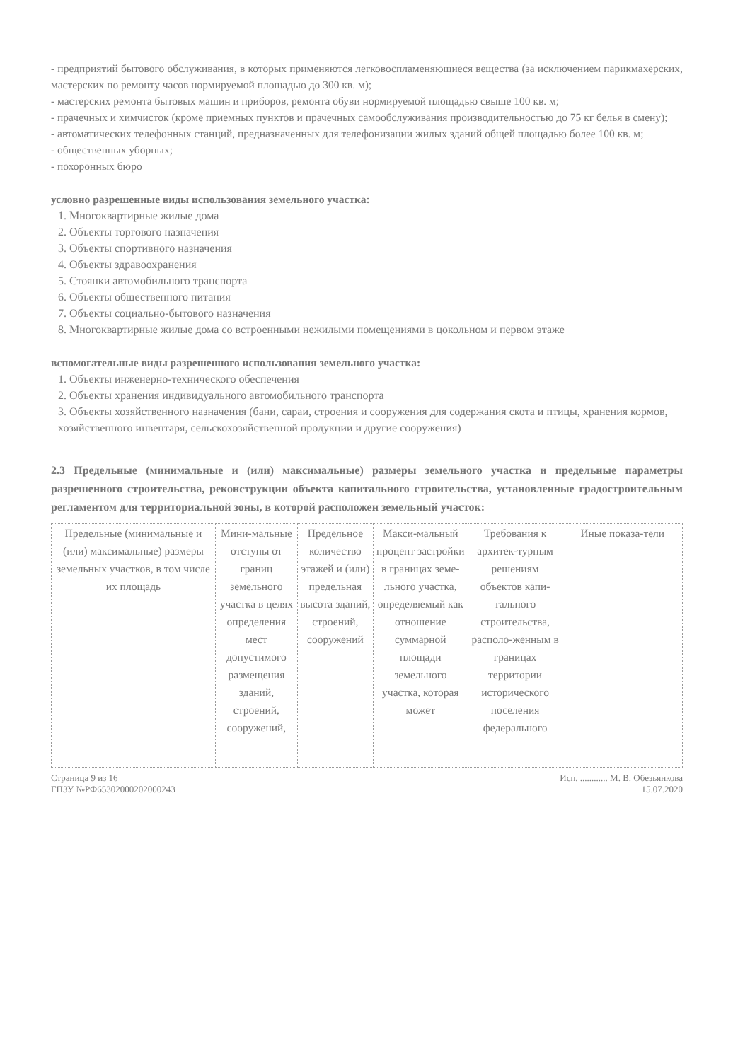- предприятий бытового обслуживания, в которых применяются легковоспламеняющиеся вещества (за исключением парикмахерских, мастерских по ремонту часов нормируемой площадью до 300 кв. м);
- мастерских ремонта бытовых машин и приборов, ремонта обуви нормируемой площадью свыше 100 кв. м;
- прачечных и химчисток (кроме приемных пунктов и прачечных самообслуживания производительностью до 75 кг белья в смену);
- автоматических телефонных станций, предназначенных для телефонизации жилых зданий общей площадью более 100 кв. м;
- общественных уборных;
- похоронных бюро
условно разрешенные виды использования земельного участка:
1. Многоквартирные жилые дома
2. Объекты торгового назначения
3. Объекты спортивного назначения
4. Объекты здравоохранения
5. Стоянки автомобильного транспорта
6. Объекты общественного питания
7. Объекты социально-бытового назначения
8. Многоквартирные жилые дома со встроенными нежилыми помещениями в цокольном и первом этаже
вспомогательные виды разрешенного использования земельного участка:
1. Объекты инженерно-технического обеспечения
2. Объекты хранения индивидуального автомобильного транспорта
3. Объекты хозяйственного назначения (бани, сараи, строения и сооружения для содержания скота и птицы, хранения кормов, хозяйственного инвентаря, сельскохозяйственной продукции и другие сооружения)
2.3 Предельные (минимальные и (или) максимальные) размеры земельного участка и предельные параметры разрешенного строительства, реконструкции объекта капитального строительства, установленные градостроительным регламентом для территориальной зоны, в которой расположен земельный участок:
| Предельные (минимальные и (или) максимальные) размеры земельных участков, в том числе их площадь | Мини-мальные отступы от границ земельного участка в целях определения мест допустимого размещения зданий, строений, сооружений, | Предельное количество этажей и (или) предельная высота зданий, строений, сооружений | Макси-мальный процент застройки в границах земе-льного участка, определяемый как отношение суммарной площади земельного участка, которая может | Требования к архитек-турным решениям объектов капи-тального строительства, располо-женным в границах территории исторического поселения федерального | Иные показа-тели |
Страница 9 из 16
ГПЗУ №РФ65302000202000243
Исп. ............ М. В. Обезьянкова
15.07.2020